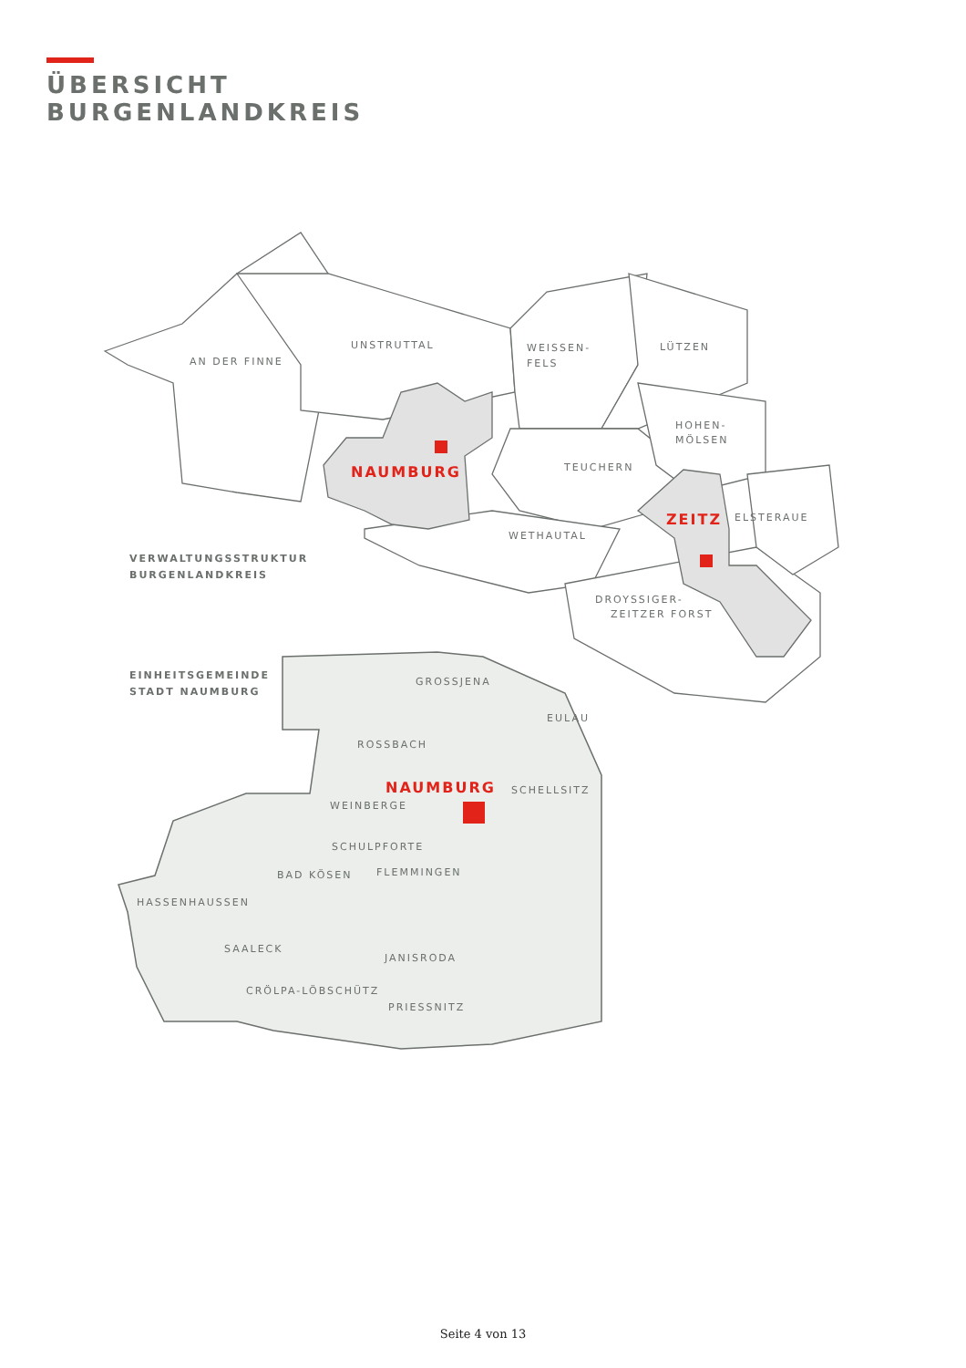ÜBERSICHT
BURGENLANDKREIS
UNSTRUTTAL
AN DER FINNE
WEISSEN-
FELS
LÜTZEN
HOHEN-
MÖLSEN
TEUCHERN
NAUMBURG
ZEITZ
ELSTERAUE
WETHAUTAL
DROYSSIGER-
ZEITZER FORST
VERWALTUNGSSTRUKTUR
BURGENLANDKREIS
EINHEITSGEMEINDE
STADT NAUMBURG
GROSSJENA
EULAU
ROSSBACH
NAUMBURG
SCHELLSITZ
WEINBERGE
SCHULPFORTE
BAD KÖSEN
FLEMMINGEN
HASSENHAUSSEN
SAALECK
JANISRODA
CRÖLPA-LÖBSCHÜTZ
PRIESSNITZ
Seite 4 von 13